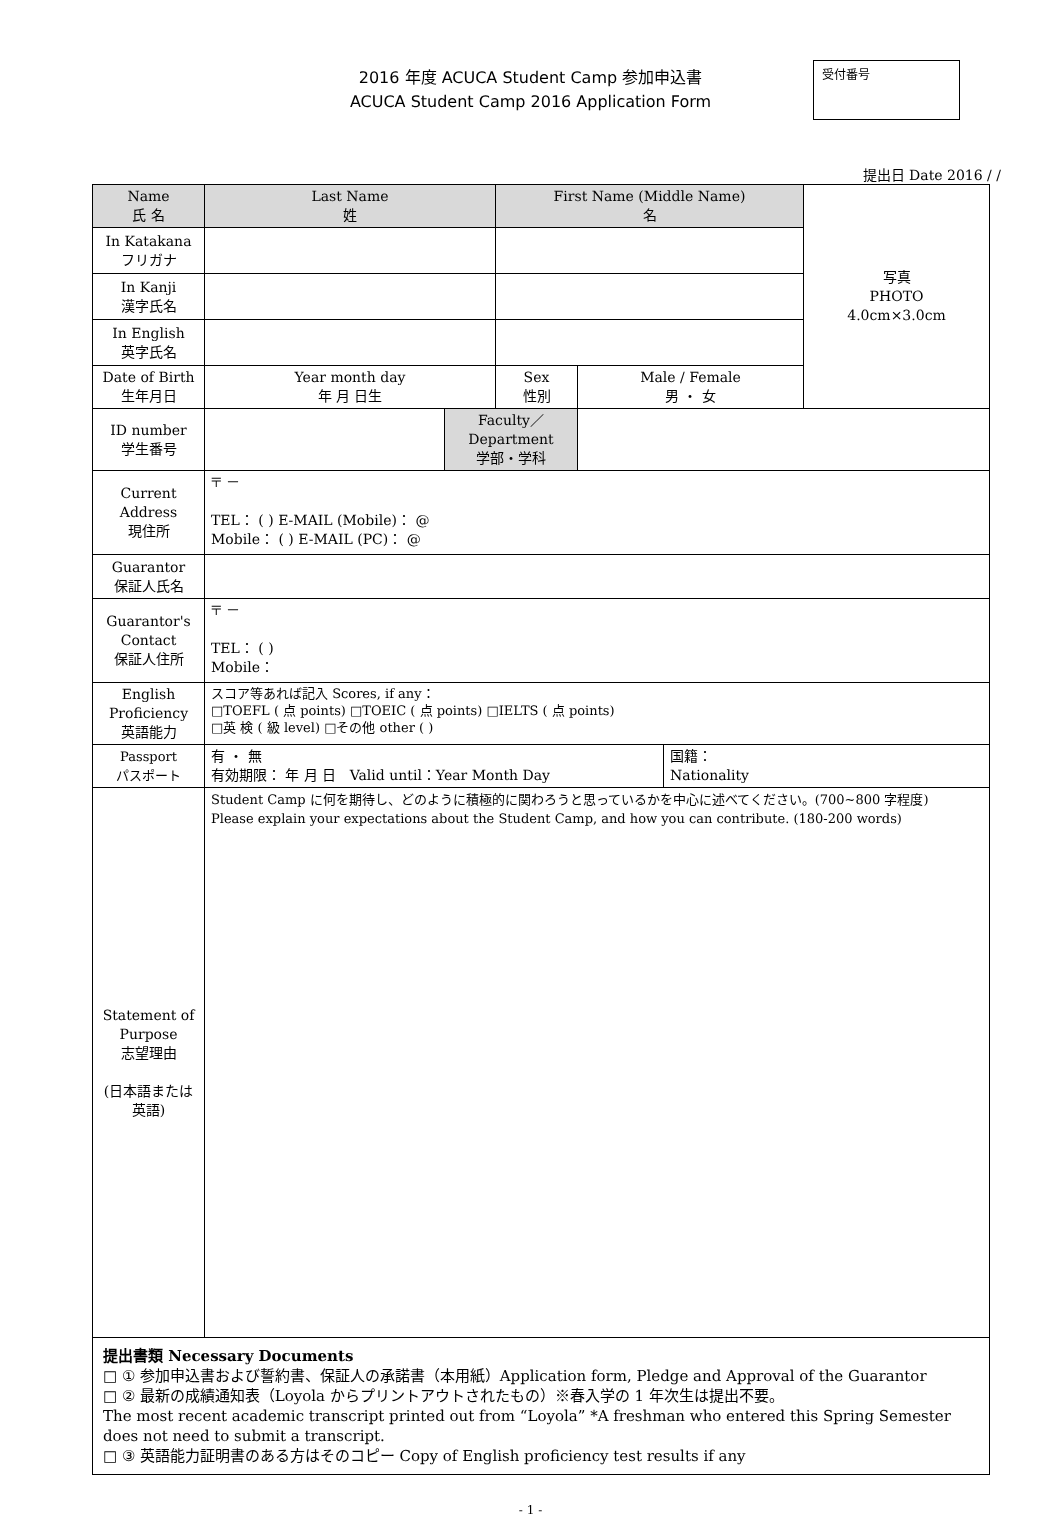2016 年度 ACUCA Student Camp 参加申込書
ACUCA Student Camp 2016 Application Form
受付番号
提出日 Date 2016 / /
| Name 氏 名 | Last Name 姓 | | First Name (Middle Name) 名 | | | 写真 PHOTO 4.0cm×3.0cm |
| In Katakana フリガナ | | | | | | |
| In Kanji 漢字氏名 | | | | | | |
| In English 英字氏名 | | | | | | |
| Date of Birth 生年月日 | Year month day 年 月 日生 | | Sex 性別 | Male / Female 男 ・ 女 | | |
| ID number 学生番号 | | Faculty／Department 学部・学科 | | | | |
| Current Address 現住所 | 〒 － TEL： ( ) E-MAIL (Mobile)： @ Mobile： ( ) E-MAIL (PC)： @ | | | | | |
| Guarantor 保証人氏名 | | | | | | |
| Guarantor's Contact 保証人住所 | 〒 － TEL： ( ) Mobile： | | | | | |
| English Proficiency 英語能力 | スコア等あれば記入 Scores, if any： □TOEFL ( 点 points) □TOEIC ( 点 points) □IELTS ( 点 points) □英 検 ( 級 level) □その他 other ( ) | | | | | |
| Passport パスポート | 有 ・ 無 有効期限： 年 月 日 Valid until：Year Month Day | | | | 国籍： Nationality | |
| Statement of Purpose 志望理由 (日本語または英語) | Student Camp に何を期待し、どのように積極的に関わろうと思っているかを中心に述べてください。(700~800 字程度) Please explain your expectations about the Student Camp, and how you can contribute. (180-200 words) | | | | | |
提出書類 Necessary Documents
□ ① 参加申込書および誓約書、保証人の承諾書（本用紙）Application form, Pledge and Approval of the Guarantor
□ ② 最新の成績通知表（Loyola からプリントアウトされたもの）※春入学の 1 年次生は提出不要。
The most recent academic transcript printed out from “Loyola” *A freshman who entered this Spring Semester does not need to submit a transcript.
□ ③ 英語能力証明書のある方はそのコピー Copy of English proficiency test results if any
- 1 -